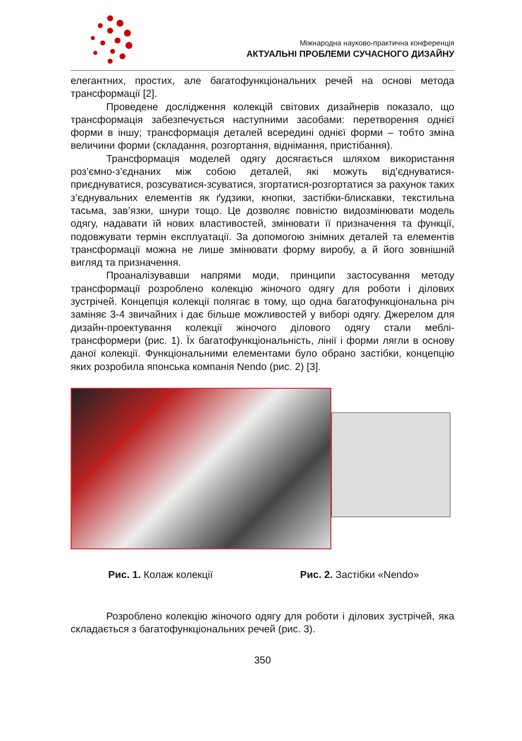Міжнародна науково-практична конференція
АКТУАЛЬНІ ПРОБЛЕМИ СУЧАСНОГО ДИЗАЙНУ
елегантних, простих, але багатофункціональних речей на основі метода трансформації [2].
Проведене дослідження колекцій світових дизайнерів показало, що трансформація забезпечується наступними засобами: перетворення однієї форми в іншу; трансформація деталей всередині однієї форми – тобто зміна величини форми (складання, розгортання, віднімання, пристібання).
Трансформація моделей одягу досягається шляхом використання роз’ємно-з’єднаних між собою деталей, які можуть від’єднуватися-приєднуватися, розсуватися-зсуватися, згортатися-розгортатися за рахунок таких з’єднувальних елементів як ґудзики, кнопки, застібки-блискавки, текстильна тасьма, зав’язки, шнури тощо. Це дозволяє повністю видозмінювати модель одягу, надавати їй нових властивостей, змінювати її призначення та функції, подовжувати термін експлуатації. За допомогою знімних деталей та елементів трансформації можна не лише змінювати форму виробу, а й його зовнішній вигляд та призначення.
Проаналізувавши напрями моди, принципи застосування методу трансформації розроблено колекцію жіночого одягу для роботи і ділових зустрічей. Концепція колекції полягає в тому, що одна багатофункціональна річ заміняє 3-4 звичайних і дає більше можливостей у виборі одягу. Джерелом для дизайн-проектування колекції жіночого ділового одягу стали меблі-трансформери (рис. 1). Їх багатофункціональність, лінії і форми лягли в основу даної колекції. Функціональними елементами було обрано застібки, концепцію яких розробила японська компанія Nendo (рис. 2) [3].
Рис. 1. Колаж колекції Рис. 2. Застібки «Nendo»
Розроблено колекцію жіночого одягу для роботи і ділових зустрічей, яка складається з багатофункціональних речей (рис. 3).
350